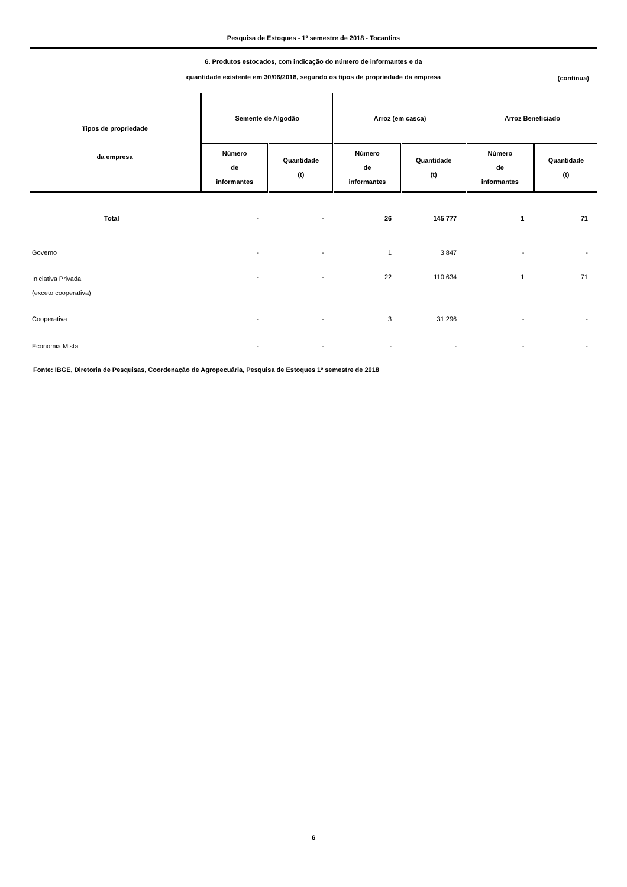Pesquisa de Estoques - 1º semestre de 2018 - Tocantins
6. Produtos estocados, com indicação do número de informantes e da
quantidade existente em 30/06/2018, segundo os tipos de propriedade da empresa
(continua)
| Tipos de propriedade da empresa | Semente de Algodão | | Arroz (em casca) | | Arroz Beneficiado | |
| --- | --- | --- | --- | --- | --- | --- |
| | Número de informantes | Quantidade (t) | Número de informantes | Quantidade (t) | Número de informantes | Quantidade (t) |
| Total | - | - | 26 | 145 777 | 1 | 71 |
| Governo | - | - | 1 | 3 847 | - | - |
| Iniciativa Privada (exceto cooperativa) | - | - | 22 | 110 634 | 1 | 71 |
| Cooperativa | - | - | 3 | 31 296 | - | - |
| Economia Mista | - | - | - | - | - | - |
Fonte: IBGE, Diretoria de Pesquisas, Coordenação de Agropecuária, Pesquisa de Estoques 1º semestre de 2018
6